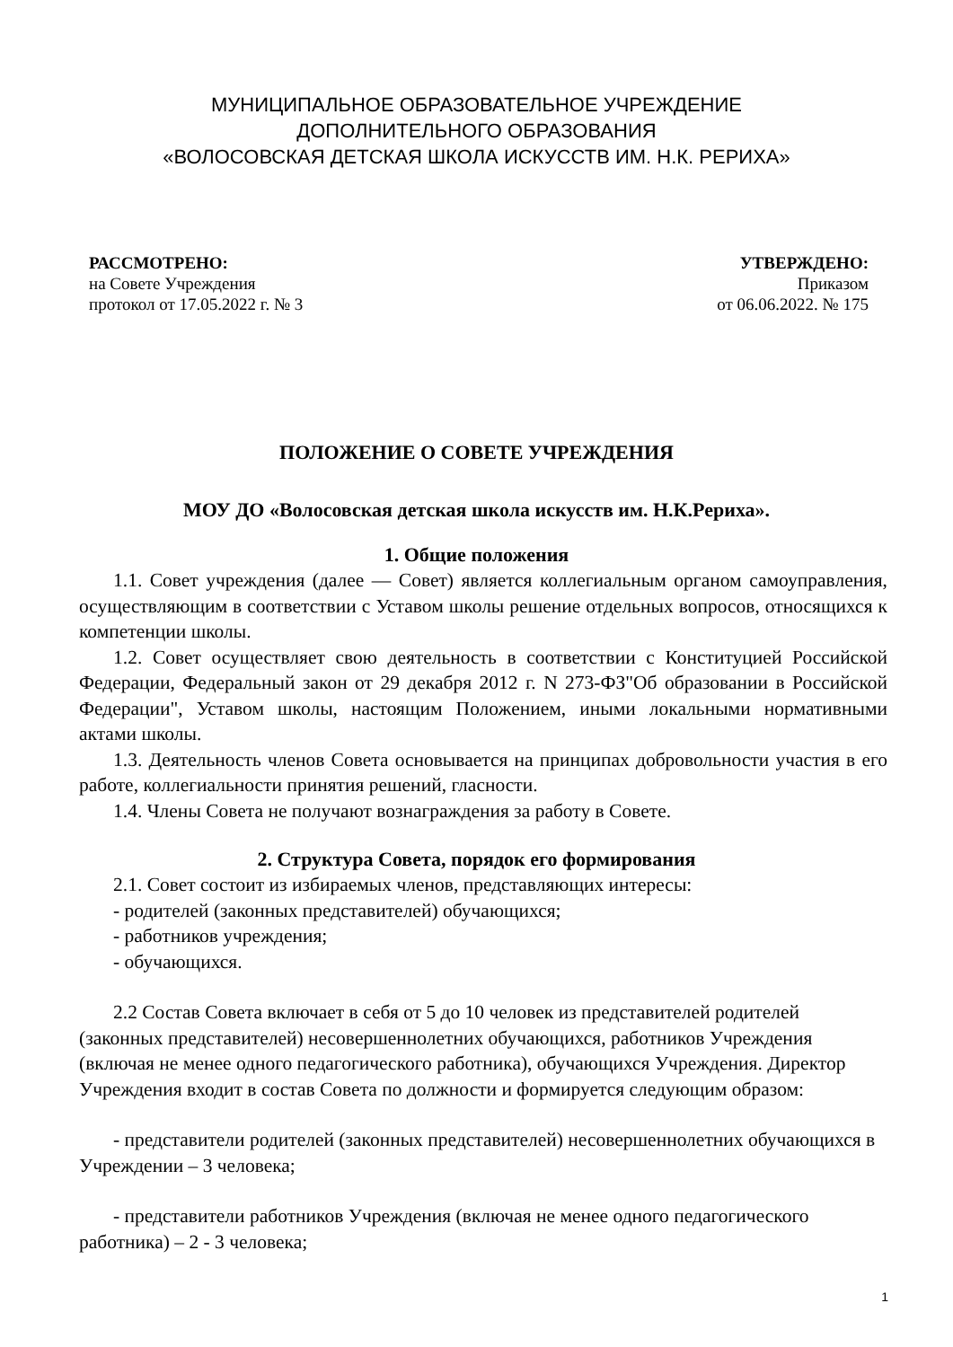МУНИЦИПАЛЬНОЕ ОБРАЗОВАТЕЛЬНОЕ УЧРЕЖДЕНИЕ
ДОПОЛНИТЕЛЬНОГО ОБРАЗОВАНИЯ
«ВОЛОСОВСКАЯ ДЕТСКАЯ ШКОЛА ИСКУССТВ ИМ. Н.К. РЕРИХА»
РАССМОТРЕНО:
на Совете Учреждения
протокол от 17.05.2022 г. № 3
УТВЕРЖДЕНО:
Приказом
от 06.06.2022. № 175
ПОЛОЖЕНИЕ О СОВЕТЕ УЧРЕЖДЕНИЯ
МОУ ДО «Волосовская детская школа искусств им. Н.К.Рериха».
1. Общие положения
1.1. Совет учреждения (далее — Совет) является коллегиальным органом самоуправления, осуществляющим в соответствии с Уставом школы решение отдельных вопросов, относящихся к компетенции школы.
1.2. Совет осуществляет свою деятельность в соответствии с Конституцией Российской Федерации, Федеральный закон от 29 декабря 2012 г. N 273-ФЗ"Об образовании в Российской Федерации", Уставом школы, настоящим Положением, иными локальными нормативными актами школы.
1.3. Деятельность членов Совета основывается на принципах добровольности участия в его работе, коллегиальности принятия решений, гласности.
1.4. Члены Совета не получают вознаграждения за работу в Совете.
2. Структура Совета, порядок его формирования
2.1. Совет состоит из избираемых членов, представляющих интересы:
- родителей (законных представителей) обучающихся;
- работников учреждения;
- обучающихся.
2.2 Состав Совета включает в себя от 5 до 10 человек из представителей родителей (законных представителей) несовершеннолетних обучающихся, работников Учреждения (включая не менее одного педагогического работника), обучающихся Учреждения. Директор Учреждения входит в состав Совета по должности и формируется следующим образом:
- представители родителей (законных представителей) несовершеннолетних обучающихся в Учреждении – 3 человека;
- представители работников Учреждения (включая не менее одного педагогического работника) – 2 - 3 человека;
1